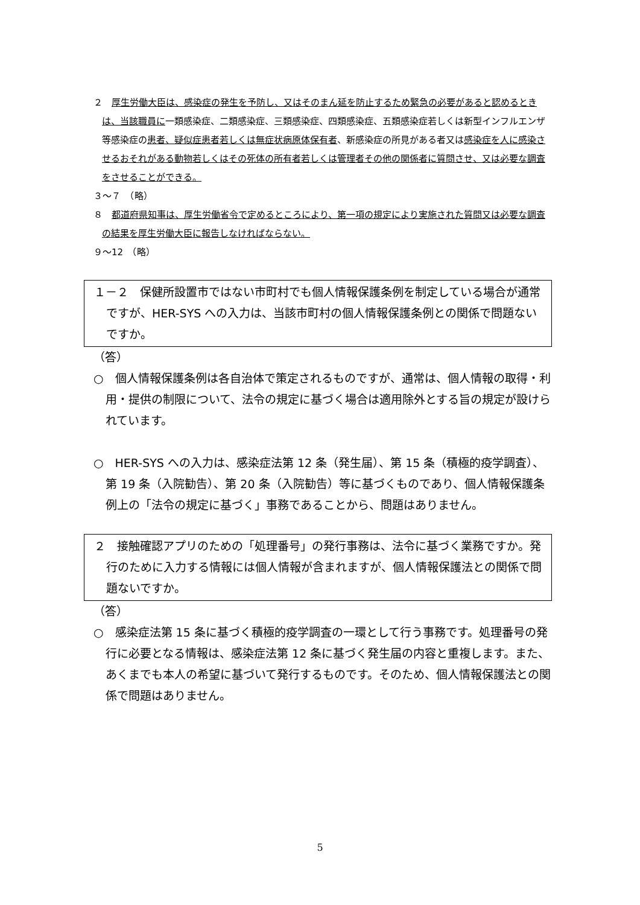２　厚生労働大臣は、感染症の発生を予防し、又はそのまん延を防止するため緊急の必要があると認めるときは、当該職員に一類感染症、二類感染症、三類感染症、四類感染症、五類感染症若しくは新型インフルエンザ等感染症の患者、疑似症患者若しくは無症状病原体保有者、新感染症の所見がある者又は感染症を人に感染させるおそれがある動物若しくはその死体の所有者若しくは管理者その他の関係者に質問させ、又は必要な調査をさせることができる。
３～７　（略）
８　都道府県知事は、厚生労働省令で定めるところにより、第一項の規定により実施された質問又は必要な調査の結果を厚生労働大臣に報告しなければならない。
９～12　（略）
１－２　保健所設置市ではない市町村でも個人情報保護条例を制定している場合が通常ですが、HER-SYS への入力は、当該市町村の個人情報保護条例との関係で問題ないですか。
（答）
○　個人情報保護条例は各自治体で策定されるものですが、通常は、個人情報の取得・利用・提供の制限について、法令の規定に基づく場合は適用除外とする旨の規定が設けられています。
○　HER-SYS への入力は、感染症法第 12 条（発生届）、第 15 条（積極的疫学調査）、第 19 条（入院勧告）、第 20 条（入院勧告）等に基づくものであり、個人情報保護条例上の「法令の規定に基づく」事務であることから、問題はありません。
２　接触確認アプリのための「処理番号」の発行事務は、法令に基づく業務ですか。発行のために入力する情報には個人情報が含まれますが、個人情報保護法との関係で問題ないですか。
（答）
○　感染症法第 15 条に基づく積極的疫学調査の一環として行う事務です。処理番号の発行に必要となる情報は、感染症法第 12 条に基づく発生届の内容と重複します。また、あくまでも本人の希望に基づいて発行するものです。そのため、個人情報保護法との関係で問題はありません。
5